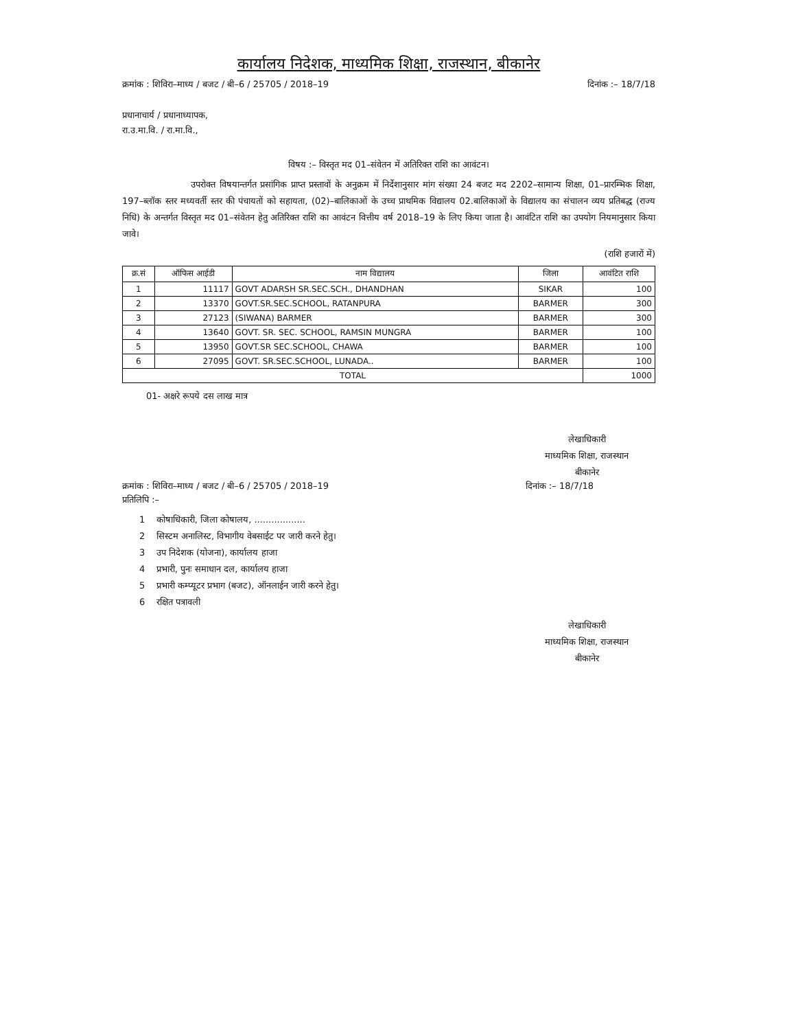कार्यालय निदेशक, माध्यमिक शिक्षा, राजस्थान, बीकानेर
क्रमांक : शिविरा–माध्य / बजट / बी–6 / 25705 / 2018–19 दिनांक :– 18/7/18
प्रधानाचार्य / प्रधानाध्यापक,
रा.उ.मा.वि. / रा.मा.वि.,
विषय :– विस्तृत मद 01–संवेतन में अतिरिक्त राशि का आवंटन।
उपरोक्त विषयान्तर्गत प्रसांगिक प्राप्त प्रस्तावों के अनुक्रम में निर्देशानुसार मांग संख्या 24 बजट मद 2202–सामान्य शिक्षा, 01–प्रारम्भिक शिक्षा, 197–ब्लॉक स्तर मध्यवर्ती स्तर की पंचायतों को सहायता, (02)–बालिकाओं के उच्च प्राथमिक विद्यालय 02.बालिकाओं के विद्यालय का संचालन व्यय प्रतिबद्ध (राज्य निधि) के अन्तर्गत विस्तृत मद 01–संवेतन हेतु अतिरिक्त राशि का आवंटन वित्तीय वर्ष 2018–19 के लिए किया जाता है। आवंटित राशि का उपयोग नियमानुसार किया जावे।
(राशि हजारों में)
| क्र.सं | ऑफिस आईडी | नाम विद्यालय | जिला | आवंटित राशि |
| --- | --- | --- | --- | --- |
| 1 | 11117 | GOVT ADARSH SR.SEC.SCH., DHANDHAN | SIKAR | 100 |
| 2 | 13370 | GOVT.SR.SEC.SCHOOL, RATANPURA | BARMER | 300 |
| 3 | 27123 | (SIWANA) BARMER | BARMER | 300 |
| 4 | 13640 | GOVT. SR. SEC. SCHOOL, RAMSIN MUNGRA | BARMER | 100 |
| 5 | 13950 | GOVT.SR SEC.SCHOOL, CHAWA | BARMER | 100 |
| 6 | 27095 | GOVT. SR.SEC.SCHOOL, LUNADA.. | BARMER | 100 |
| TOTAL | | | | 1000 |
01- अक्षरे रूपये दस लाख मात्र
लेखाधिकारी
माध्यमिक शिक्षा, राजस्थान
बीकानेर
क्रमांक : शिविरा–माध्य / बजट / बी–6 / 25705 / 2018–19 दिनांक :– 18/7/18
प्रतिलिपि :–
1 कोषाधिकारी, जिला कोषालय, ..................
2 सिस्टम अनालिस्ट, विभागीय वेबसाईट पर जारी करने हेतु।
3 उप निदेशक (योजना), कार्यालय हाजा
4 प्रभारी, पुनः समाधान दल, कार्यालय हाजा
5 प्रभारी कम्प्यूटर प्रभाग (बजट), ऑनलाईन जारी करने हेतु।
6 रक्षित पत्रावली
लेखाधिकारी
माध्यमिक शिक्षा, राजस्थान
बीकानेर